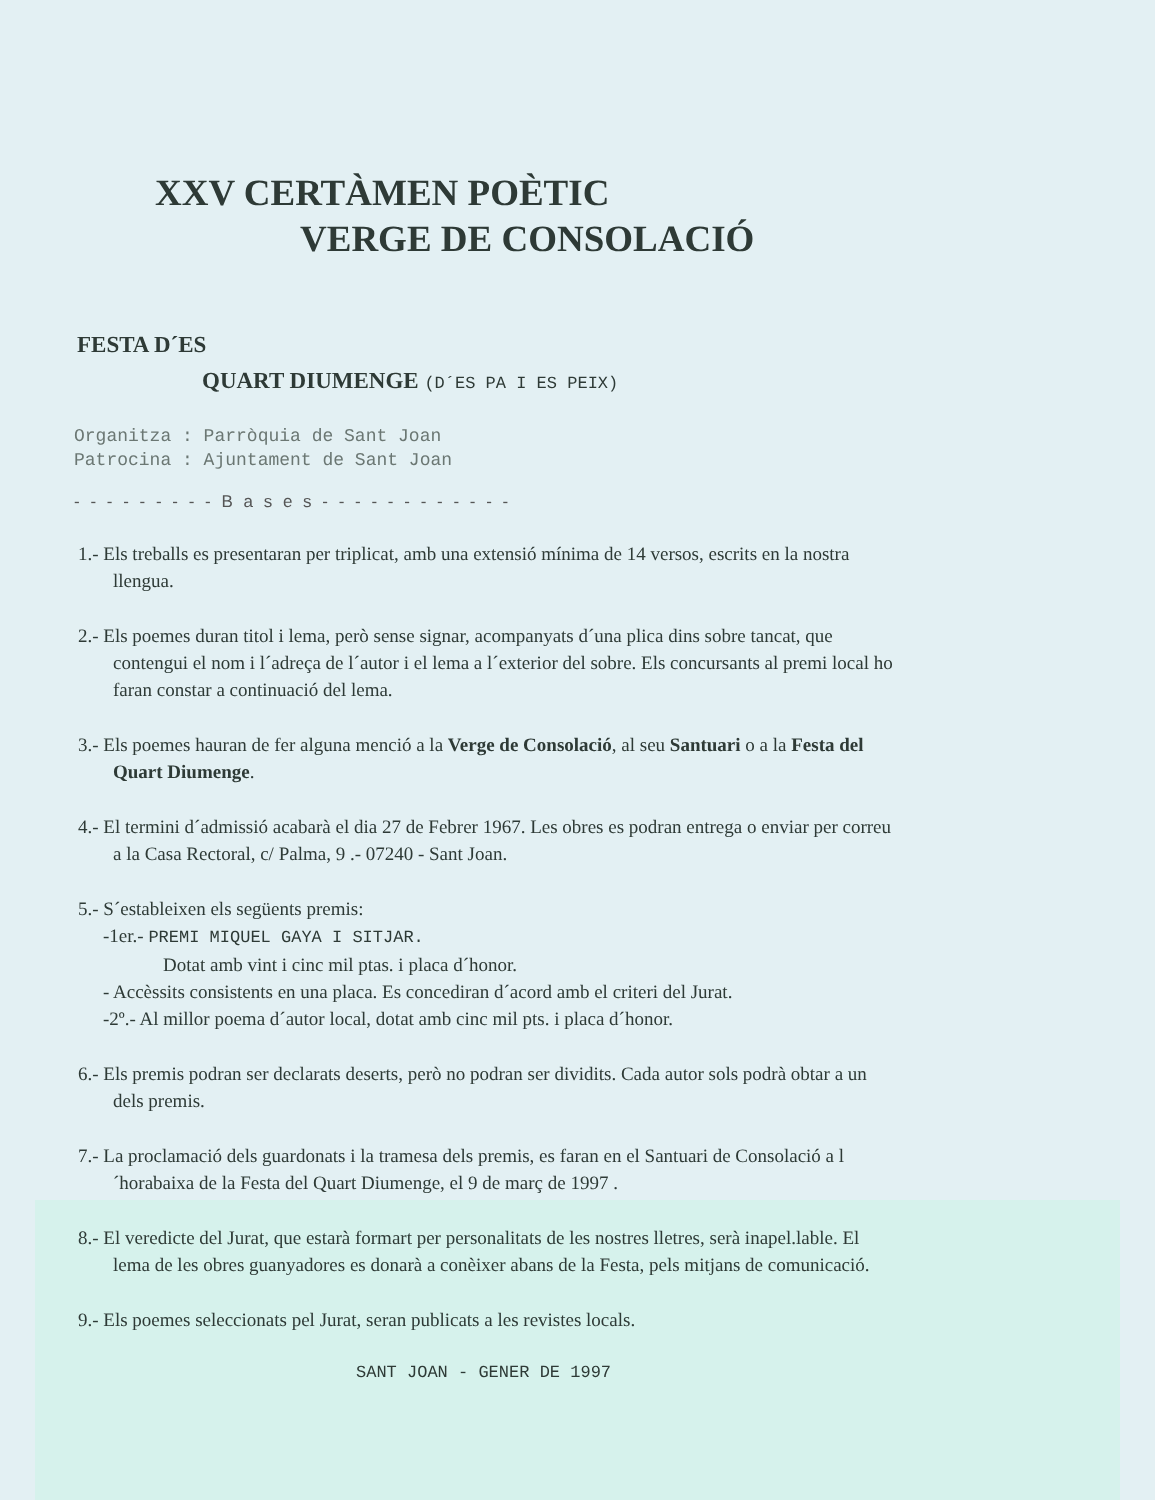XXV CERTÀMEN POÈTIC
VERGE DE CONSOLACIÓ
FESTA D´ES
QUART DIUMENGE (D´ES PA I ES PEIX)
Organitza : Parròquia de Sant Joan
Patrocina : Ajuntament de Sant Joan
- - - - - - - - - B a s e s - - - - - - - - - - - -
1.- Els treballs es presentaran per triplicat, amb una extensió mínima de 14 versos, escrits en la nostra llengua.
2.- Els poemes duran titol i lema, però sense signar, acompanyats d´una plica dins sobre tancat, que contengui el nom i l´adreça de l´autor i el lema a l´exterior del sobre. Els concursants al premi local ho faran constar a continuació del lema.
3.- Els poemes hauran de fer alguna menció a la Verge de Consolació, al seu Santuari o a la Festa del Quart Diumenge.
4.- El termini d´admissió acabarà el dia 27 de Febrer 1967. Les obres es podran entrega o enviar per correu a la Casa Rectoral, c/ Palma, 9 .- 07240 - Sant Joan.
5.- S´estableixen els següents premis:
-1er.- PREMI MIQUEL GAYA I SITJAR.
Dotat amb vint i cinc mil ptas. i placa d´honor.
- Accèssits consistents en una placa. Es concediran d´acord amb el criteri del Jurat.
-2º.- Al millor poema d´autor local, dotat amb cinc mil pts. i placa d´honor.
6.- Els premis podran ser declarats deserts, però no podran ser dividits. Cada autor sols podrà obtar a un dels premis.
7.- La proclamació dels guardonats i la tramesa dels premis, es faran en el Santuari de Consolació a l´horabaixa de la Festa del Quart Diumenge, el 9 de març de 1997 .
8.- El veredicte del Jurat, que estarà formart per personalitats de les nostres lletres, serà inapel.lable. El lema de les obres guanyadores es donarà a conèixer abans de la Festa, pels mitjans de comunicació.
9.- Els poemes seleccionats pel Jurat, seran publicats a les revistes locals.
SANT JOAN - GENER DE 1997